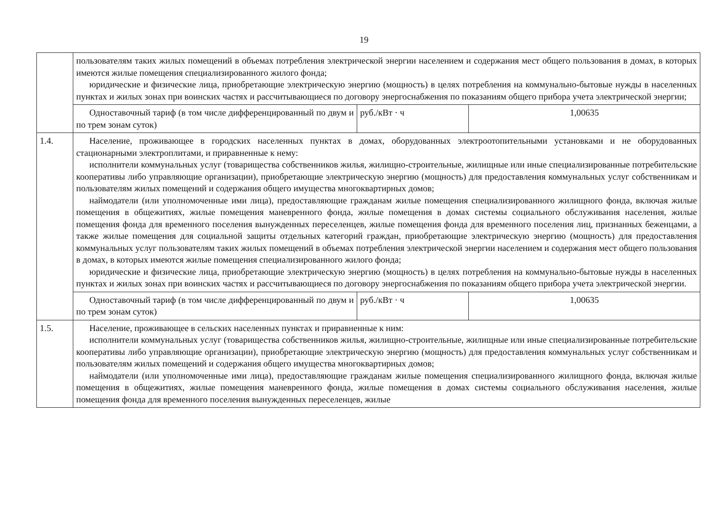19
| | пользователям таких жилых помещений в объемах потребления электрической энергии населением и содержания мест общего пользования в домах, в которых имеются жилые помещения специализированного жилого фонда; юридические и физические лица, приобретающие электрическую энергию (мощность) в целях потребления на коммунально-бытовые нужды в населенных пунктах и жилых зонах при воинских частях и рассчитывающиеся по договору энергоснабжения по показаниям общего прибора учета электрической энергии; | | |
| | Одноставочный тариф (в том числе дифференцированный по двум и по трем зонам суток) | руб./кВт · ч | 1,00635 |
| 1.4. | Население, проживающее в городских населенных пунктах в домах, оборудованных электроотопительными установками и не оборудованных стационарными электроплитами, и приравненные к нему: исполнители коммунальных услуг (товарищества собственников жилья, жилищно-строительные, жилищные или иные специализированные потребительские кооперативы либо управляющие организации), приобретающие электрическую энергию (мощность) для предоставления коммунальных услуг собственникам и пользователям жилых помещений и содержания общего имущества многоквартирных домов; наймодатели (или уполномоченные ими лица), предоставляющие гражданам жилые помещения специализированного жилищного фонда, включая жилые помещения в общежитиях, жилые помещения маневренного фонда, жилые помещения в домах системы социального обслуживания населения, жилые помещения фонда для временного поселения вынужденных переселенцев, жилые помещения фонда для временного поселения лиц, признанных беженцами, а также жилые помещения для социальной защиты отдельных категорий граждан, приобретающие электрическую энергию (мощность) для предоставления коммунальных услуг пользователям таких жилых помещений в объемах потребления электрической энергии населением и содержания мест общего пользования в домах, в которых имеются жилые помещения специализированного жилого фонда; юридические и физические лица, приобретающие электрическую энергию (мощность) в целях потребления на коммунально-бытовые нужды в населенных пунктах и жилых зонах при воинских частях и рассчитывающиеся по договору энергоснабжения по показаниям общего прибора учета электрической энергии. | | |
| | Одноставочный тариф (в том числе дифференцированный по двум и по трем зонам суток) | руб./кВт · ч | 1,00635 |
| 1.5. | Население, проживающее в сельских населенных пунктах и приравненные к ним: исполнители коммунальных услуг (товарищества собственников жилья, жилищно-строительные, жилищные или иные специализированные потребительские кооперативы либо управляющие организации), приобретающие электрическую энергию (мощность) для предоставления коммунальных услуг собственникам и пользователям жилых помещений и содержания общего имущества многоквартирных домов; наймодатели (или уполномоченные ими лица), предоставляющие гражданам жилые помещения специализированного жилищного фонда, включая жилые помещения в общежитиях, жилые помещения маневренного фонда, жилые помещения в домах системы социального обслуживания населения, жилые помещения фонда для временного поселения вынужденных переселенцев, жилые | | |